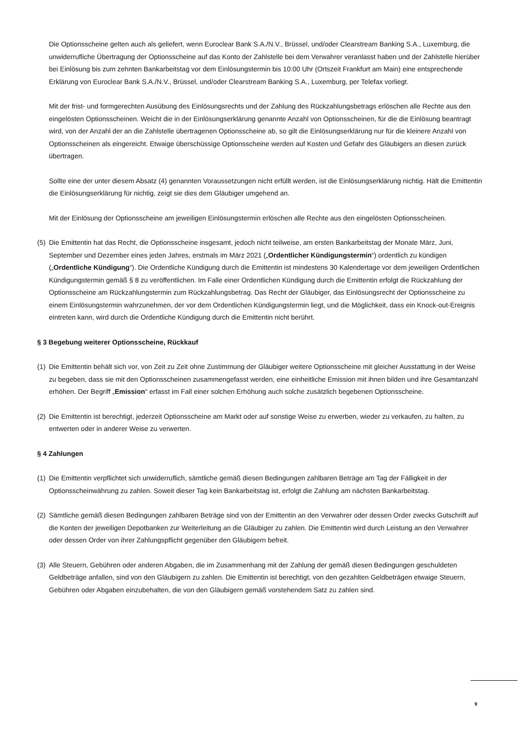Die Optionsscheine gelten auch als geliefert, wenn Euroclear Bank S.A./N.V., Brüssel, und/oder Clearstream Banking S.A., Luxemburg, die unwiderrufliche Übertragung der Optionsscheine auf das Konto der Zahlstelle bei dem Verwahrer veranlasst haben und der Zahlstelle hierüber bei Einlösung bis zum zehnten Bankarbeitstag vor dem Einlösungstermin bis 10:00 Uhr (Ortszeit Frankfurt am Main) eine entsprechende Erklärung von Euroclear Bank S.A./N.V., Brüssel, und/oder Clearstream Banking S.A., Luxemburg, per Telefax vorliegt.
Mit der frist- und formgerechten Ausübung des Einlösungsrechts und der Zahlung des Rückzahlungsbetrags erlöschen alle Rechte aus den eingelösten Optionsscheinen. Weicht die in der Einlösungserklärung genannte Anzahl von Optionsscheinen, für die die Einlösung beantragt wird, von der Anzahl der an die Zahlstelle übertragenen Optionsscheine ab, so gilt die Einlösungserklärung nur für die kleinere Anzahl von Optionsscheinen als eingereicht. Etwaige überschüssige Optionsscheine werden auf Kosten und Gefahr des Gläubigers an diesen zurück übertragen.
Sollte eine der unter diesem Absatz (4) genannten Voraussetzungen nicht erfüllt werden, ist die Einlösungserklärung nichtig. Hält die Emittentin die Einlösungserklärung für nichtig, zeigt sie dies dem Gläubiger umgehend an.
Mit der Einlösung der Optionsscheine am jeweiligen Einlösungstermin erlöschen alle Rechte aus den eingelösten Optionsscheinen.
(5) Die Emittentin hat das Recht, die Optionsscheine insgesamt, jedoch nicht teilweise, am ersten Bankarbeitstag der Monate März, Juni, September und Dezember eines jeden Jahres, erstmals im März 2021 („Ordentlicher Kündigungstermin“) ordentlich zu kündigen („Ordentliche Kündigung“). Die Ordentliche Kündigung durch die Emittentin ist mindestens 30 Kalendertage vor dem jeweiligen Ordentlichen Kündigungstermin gemäß § 8 zu veröffentlichen. Im Falle einer Ordentlichen Kündigung durch die Emittentin erfolgt die Rückzahlung der Optionsscheine am Rückzahlungstermin zum Rückzahlungsbetrag. Das Recht der Gläubiger, das Einlösungsrecht der Optionsscheine zu einem Einlösungstermin wahrzunehmen, der vor dem Ordentlichen Kündigungstermin liegt, und die Möglichkeit, dass ein Knock-out-Ereignis eintreten kann, wird durch die Ordentliche Kündigung durch die Emittentin nicht berührt.
§ 3 Begebung weiterer Optionsscheine, Rückkauf
(1) Die Emittentin behält sich vor, von Zeit zu Zeit ohne Zustimmung der Gläubiger weitere Optionsscheine mit gleicher Ausstattung in der Weise zu begeben, dass sie mit den Optionsscheinen zusammengefasst werden, eine einheitliche Emission mit ihnen bilden und ihre Gesamtanzahl erhöhen. Der Begriff „Emission“ erfasst im Fall einer solchen Erhöhung auch solche zusätzlich begebenen Optionsscheine.
(2) Die Emittentin ist berechtigt, jederzeit Optionsscheine am Markt oder auf sonstige Weise zu erwerben, wieder zu verkaufen, zu halten, zu entwerten oder in anderer Weise zu verwerten.
§ 4 Zahlungen
(1) Die Emittentin verpflichtet sich unwiderruflich, sämtliche gemäß diesen Bedingungen zahlbaren Beträge am Tag der Fälligkeit in der Optionsscheinwährung zu zahlen. Soweit dieser Tag kein Bankarbeitstag ist, erfolgt die Zahlung am nächsten Bankarbeitstag.
(2) Sämtliche gemäß diesen Bedingungen zahlbaren Beträge sind von der Emittentin an den Verwahrer oder dessen Order zwecks Gutschrift auf die Konten der jeweiligen Depotbanken zur Weiterleitung an die Gläubiger zu zahlen. Die Emittentin wird durch Leistung an den Verwahrer oder dessen Order von ihrer Zahlungspflicht gegenüber den Gläubigern befreit.
(3) Alle Steuern, Gebühren oder anderen Abgaben, die im Zusammenhang mit der Zahlung der gemäß diesen Bedingungen geschuldeten Geldbeträge anfallen, sind von den Gläubigern zu zahlen. Die Emittentin ist berechtigt, von den gezahlten Geldbeträgen etwaige Steuern, Gebühren oder Abgaben einzubehalten, die von den Gläubigern gemäß vorstehendem Satz zu zahlen sind.
9